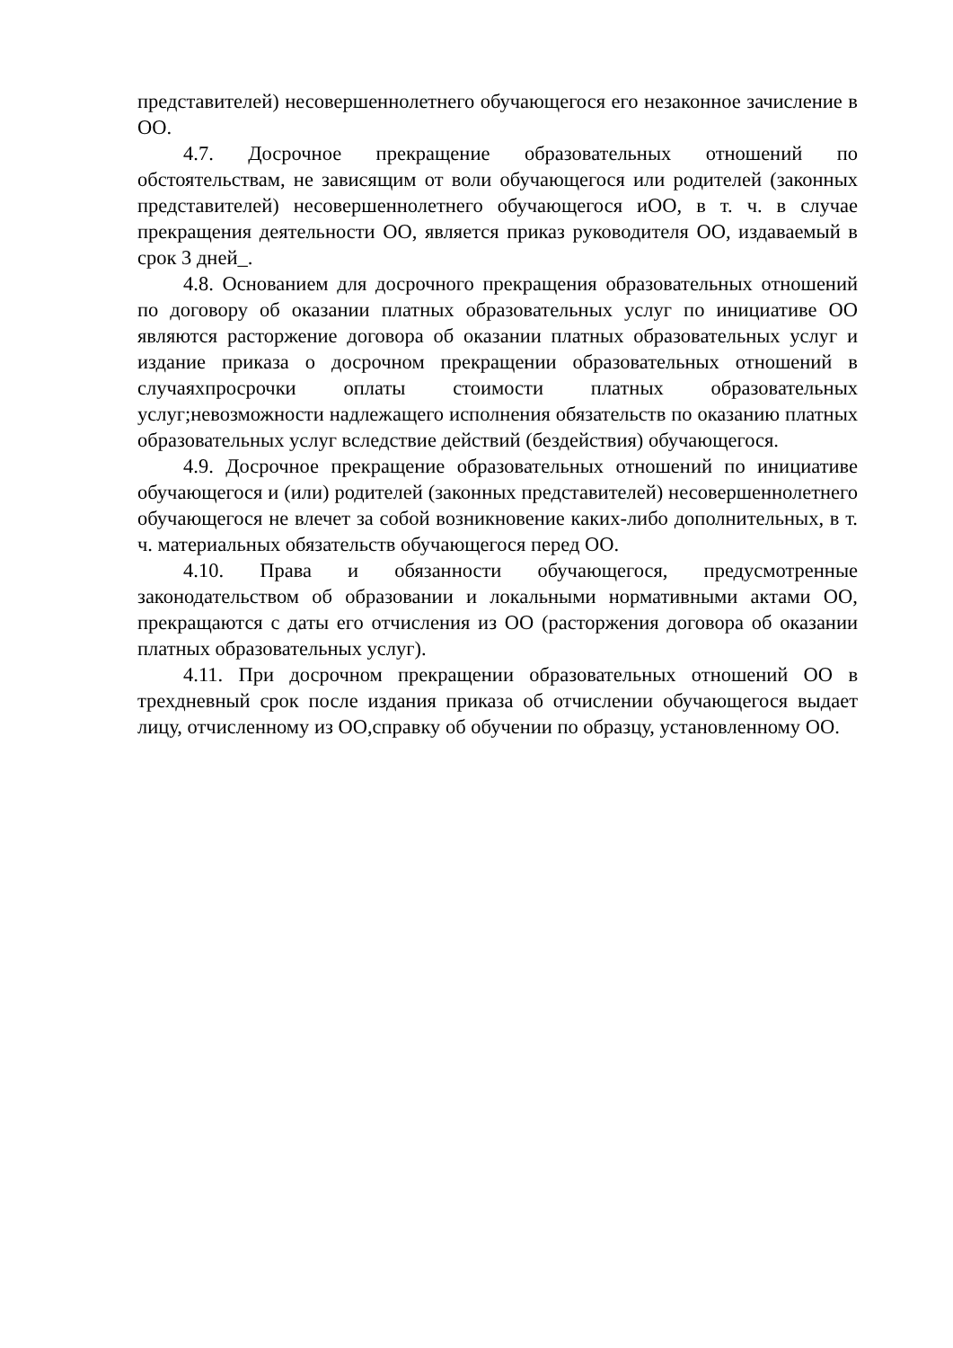представителей) несовершеннолетнего обучающегося его незаконное зачисление в ОО.
4.7. Досрочное прекращение образовательных отношений по обстоятельствам, не зависящим от воли обучающегося или родителей (законных представителей) несовершеннолетнего обучающегося иОО, в т. ч. в случае прекращения деятельности ОО, является приказ руководителя ОО, издаваемый в срок 3 дней_.
4.8. Основанием для досрочного прекращения образовательных отношений по договору об оказании платных образовательных услуг по инициативе ОО являются расторжение договора об оказании платных образовательных услуг и издание приказа о досрочном прекращении образовательных отношений в случаяхпросрочки оплаты стоимости платных образовательных услуг;невозможности надлежащего исполнения обязательств по оказанию платных образовательных услуг вследствие действий (бездействия) обучающегося.
4.9. Досрочное прекращение образовательных отношений по инициативе обучающегося и (или) родителей (законных представителей) несовершеннолетнего обучающегося не влечет за собой возникновение каких-либо дополнительных, в т. ч. материальных обязательств обучающегося перед ОО.
4.10. Права и обязанности обучающегося, предусмотренные законодательством об образовании и локальными нормативными актами ОО, прекращаются с даты его отчисления из ОО (расторжения договора об оказании платных образовательных услуг).
4.11. При досрочном прекращении образовательных отношений ОО в трехдневный срок после издания приказа об отчислении обучающегося выдает лицу, отчисленному из ОО,справку об обучении по образцу, установленному ОО.